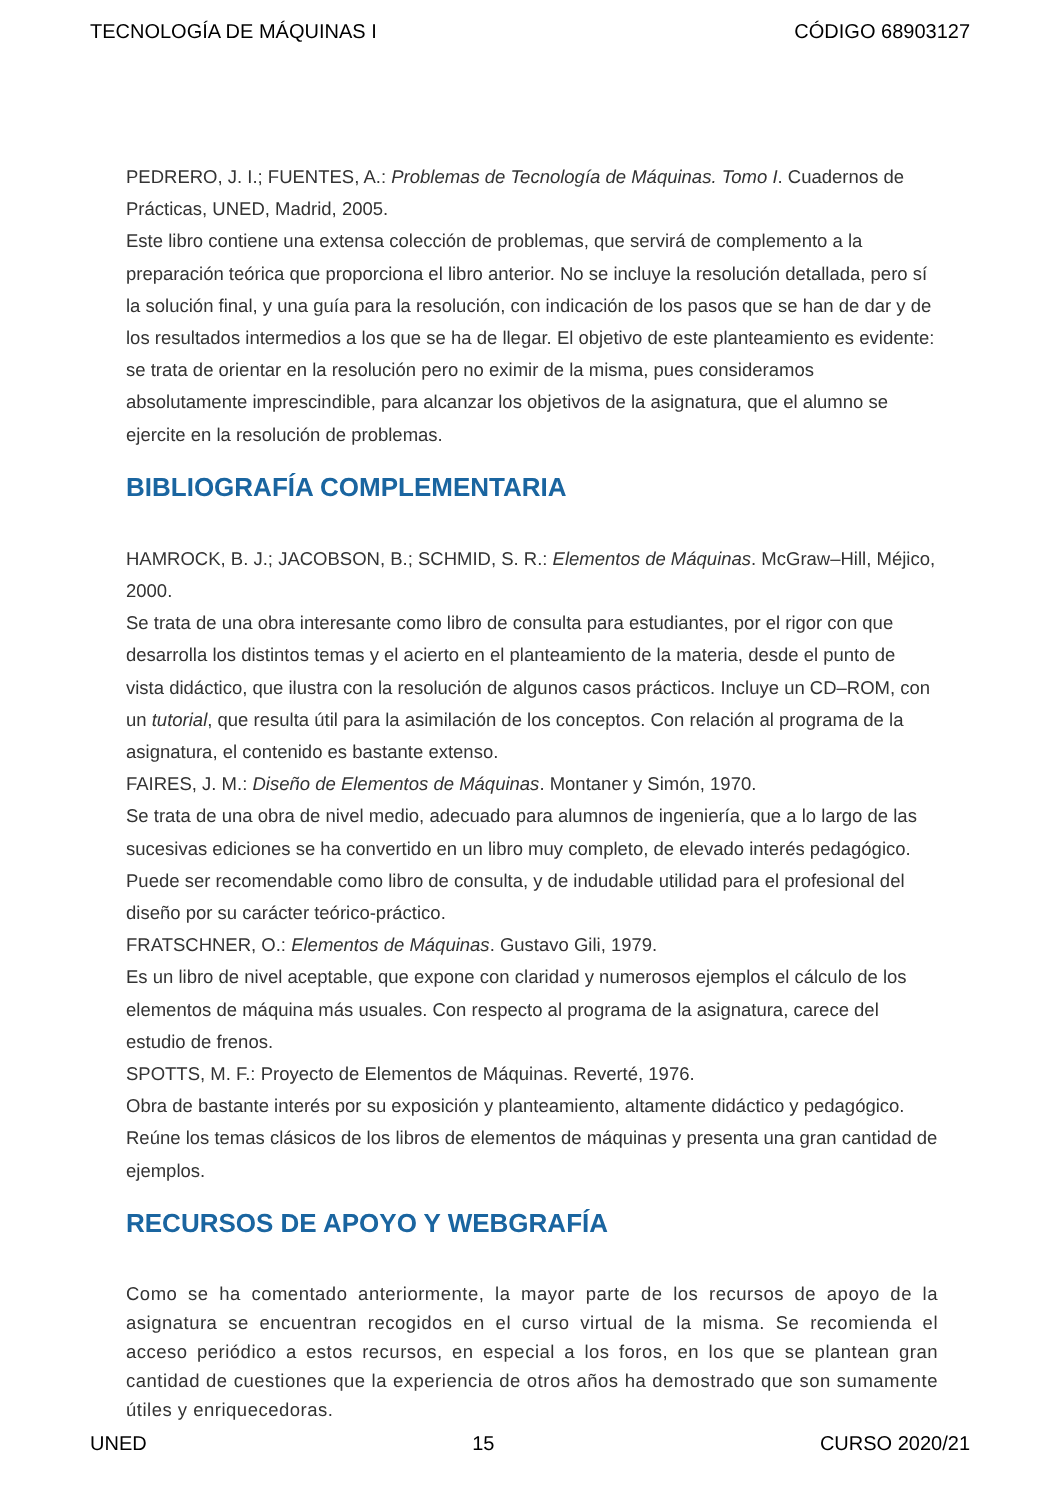TECNOLOGÍA DE MÁQUINAS I CÓDIGO 68903127
PEDRERO, J. I.; FUENTES, A.: Problemas de Tecnología de Máquinas. Tomo I. Cuadernos de Prácticas, UNED, Madrid, 2005.
Este libro contiene una extensa colección de problemas, que servirá de complemento a la preparación teórica que proporciona el libro anterior. No se incluye la resolución detallada, pero sí la solución final, y una guía para la resolución, con indicación de los pasos que se han de dar y de los resultados intermedios a los que se ha de llegar. El objetivo de este planteamiento es evidente: se trata de orientar en la resolución pero no eximir de la misma, pues consideramos absolutamente imprescindible, para alcanzar los objetivos de la asignatura, que el alumno se ejercite en la resolución de problemas.
BIBLIOGRAFÍA COMPLEMENTARIA
HAMROCK, B. J.; JACOBSON, B.; SCHMID, S. R.: Elementos de Máquinas. McGraw–Hill, Méjico, 2000.
Se trata de una obra interesante como libro de consulta para estudiantes, por el rigor con que desarrolla los distintos temas y el acierto en el planteamiento de la materia, desde el punto de vista didáctico, que ilustra con la resolución de algunos casos prácticos. Incluye un CD–ROM, con un tutorial, que resulta útil para la asimilación de los conceptos. Con relación al programa de la asignatura, el contenido es bastante extenso.
FAIRES, J. M.: Diseño de Elementos de Máquinas. Montaner y Simón, 1970.
Se trata de una obra de nivel medio, adecuado para alumnos de ingeniería, que a lo largo de las sucesivas ediciones se ha convertido en un libro muy completo, de elevado interés pedagógico. Puede ser recomendable como libro de consulta, y de indudable utilidad para el profesional del diseño por su carácter teórico-práctico.
FRATSCHNER, O.: Elementos de Máquinas. Gustavo Gili, 1979.
Es un libro de nivel aceptable, que expone con claridad y numerosos ejemplos el cálculo de los elementos de máquina más usuales. Con respecto al programa de la asignatura, carece del estudio de frenos.
SPOTTS, M. F.: Proyecto de Elementos de Máquinas. Reverté, 1976.
Obra de bastante interés por su exposición y planteamiento, altamente didáctico y pedagógico. Reúne los temas clásicos de los libros de elementos de máquinas y presenta una gran cantidad de ejemplos.
RECURSOS DE APOYO Y WEBGRAFÍA
Como se ha comentado anteriormente, la mayor parte de los recursos de apoyo de la asignatura se encuentran recogidos en el curso virtual de la misma. Se recomienda el acceso periódico a estos recursos, en especial a los foros, en los que se plantean gran cantidad de cuestiones que la experiencia de otros años ha demostrado que son sumamente útiles y enriquecedoras.
UNED 15 CURSO 2020/21